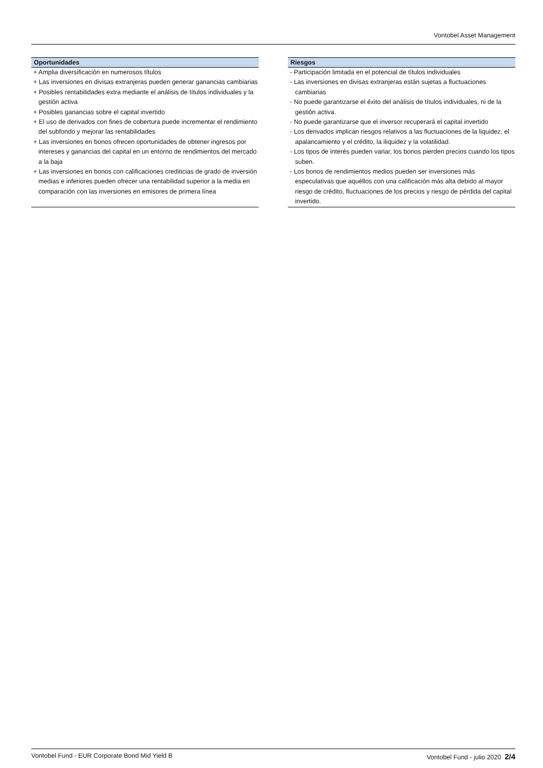Vontobel Asset Management
Oportunidades
+ Amplia diversificación en numerosos títulos
+ Las inversiones en divisas extranjeras pueden generar ganancias cambiarias
+ Posibles rentabilidades extra mediante el análisis de títulos individuales y la gestión activa
+ Posibles ganancias sobre el capital invertido
+ El uso de derivados con fines de cobertura puede incrementar el rendimiento del subfondo y mejorar las rentabilidades
+ Las inversiones en bonos ofrecen oportunidades de obtener ingresos por intereses y ganancias del capital en un entorno de rendimientos del mercado a la baja
+ Las inversiones en bonos con calificaciones crediticias de grado de inversión medias e inferiores pueden ofrecer una rentabilidad superior a la media en comparación con las inversiones en emisores de primera línea
Riesgos
- Participación limitada en el potencial de títulos individuales
- Las inversiones en divisas extranjeras están sujetas a fluctuaciones cambiarias
- No puede garantizarse el éxito del análisis de títulos individuales, ni de la gestión activa.
- No puede garantizarse que el inversor recuperará el capital invertido
- Los derivados implican riesgos relativos a las fluctuaciones de la liquidez, el apalancamiento y el crédito, la iliquidez y la volatilidad.
- Los tipos de interés pueden variar, los bonos pierden precios cuando los tipos suben.
- Los bonos de rendimientos medios pueden ser inversiones más especulativas que aquéllos con una calificación más alta debido al mayor riesgo de crédito, fluctuaciones de los precios y riesgo de pérdida del capital invertido.
Vontobel Fund - EUR Corporate Bond Mid Yield B Vontobel Fund - julio 2020 2/4